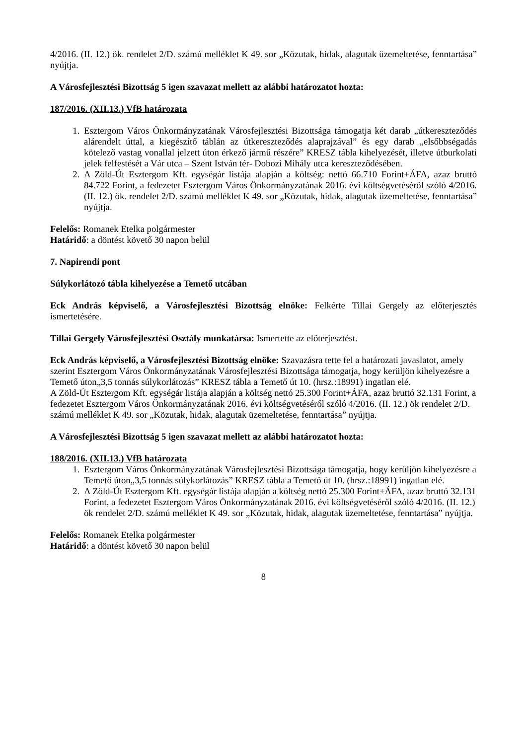4/2016. (II. 12.) ök. rendelet 2/D. számú melléklet K 49. sor „Közutak, hidak, alagutak üzemeltetése, fenntartása” nyújtja.
A Városfejlesztési Bizottság 5 igen szavazat mellett az alábbi határozatot hozta:
187/2016. (XII.13.) VfB határozata
1. Esztergom Város Önkormányzatának Városfejlesztési Bizottsága támogatja két darab „útkereszteződés alárendelt úttal, a kiegészítő táblán az útkereszteződés alaprajzával” és egy darab „elsőbbségadás kötelező vastag vonallal jelzett úton érkező jármű részére” KRESZ tábla kihelyezését, illetve útburkolati jelek felfestését a Vár utca – Szent István tér- Dobozi Mihály utca kereszteződésében.
2. A Zöld-Út Esztergom Kft. egységár listája alapján a költség: nettó 66.710 Forint+ÁFA, azaz bruttó 84.722 Forint, a fedezetet Esztergom Város Önkormányzatának 2016. évi költségvetéséről szóló 4/2016. (II. 12.) ök. rendelet 2/D. számú melléklet K 49. sor „Közutak, hidak, alagutak üzemeltetése, fenntartása” nyújtja.
Felelős: Romanek Etelka polgármester
Határidő: a döntést követő 30 napon belül
7. Napirendi pont
Súlykorlátozó tábla kihelyezése a Temető utcában
Eck András képviselő, a Városfejlesztési Bizottság elnöke: Felkérte Tillai Gergely az előterjesztés ismertetésére.
Tillai Gergely Városfejlesztési Osztály munkatársa: Ismertette az előterjesztést.
Eck András képviselő, a Városfejlesztési Bizottság elnöke: Szavazásra tette fel a határozati javaslatot, amely szerint Esztergom Város Önkormányzatának Városfejlesztési Bizottsága támogatja, hogy kerüljön kihelyezésre a Temető úton„3,5 tonnás súlykorlátozás” KRESZ tábla a Temető út 10. (hrsz.:18991) ingatlan elé.
A Zöld-Út Esztergom Kft. egységár listája alapján a költség nettó 25.300 Forint+ÁFA, azaz bruttó 32.131 Forint, a fedezetet Esztergom Város Önkormányzatának 2016. évi költségvetéséről szóló 4/2016. (II. 12.) ök rendelet 2/D. számú melléklet K 49. sor „Közutak, hidak, alagutak üzemeltetése, fenntartása” nyújtja.
A Városfejlesztési Bizottság 5 igen szavazat mellett az alábbi határozatot hozta:
188/2016. (XII.13.) VfB határozata
1. Esztergom Város Önkormányzatának Városfejlesztési Bizottsága támogatja, hogy kerüljön kihelyezésre a Temető úton„3,5 tonnás súlykorlátozás” KRESZ tábla a Temető út 10. (hrsz.:18991) ingatlan elé.
2. A Zöld-Út Esztergom Kft. egységár listája alapján a költség nettó 25.300 Forint+ÁFA, azaz bruttó 32.131 Forint, a fedezetet Esztergom Város Önkormányzatának 2016. évi költségvetéséről szóló 4/2016. (II. 12.) ök rendelet 2/D. számú melléklet K 49. sor „Közutak, hidak, alagutak üzemeltetése, fenntartása” nyújtja.
Felelős: Romanek Etelka polgármester
Határidő: a döntést követő 30 napon belül
8